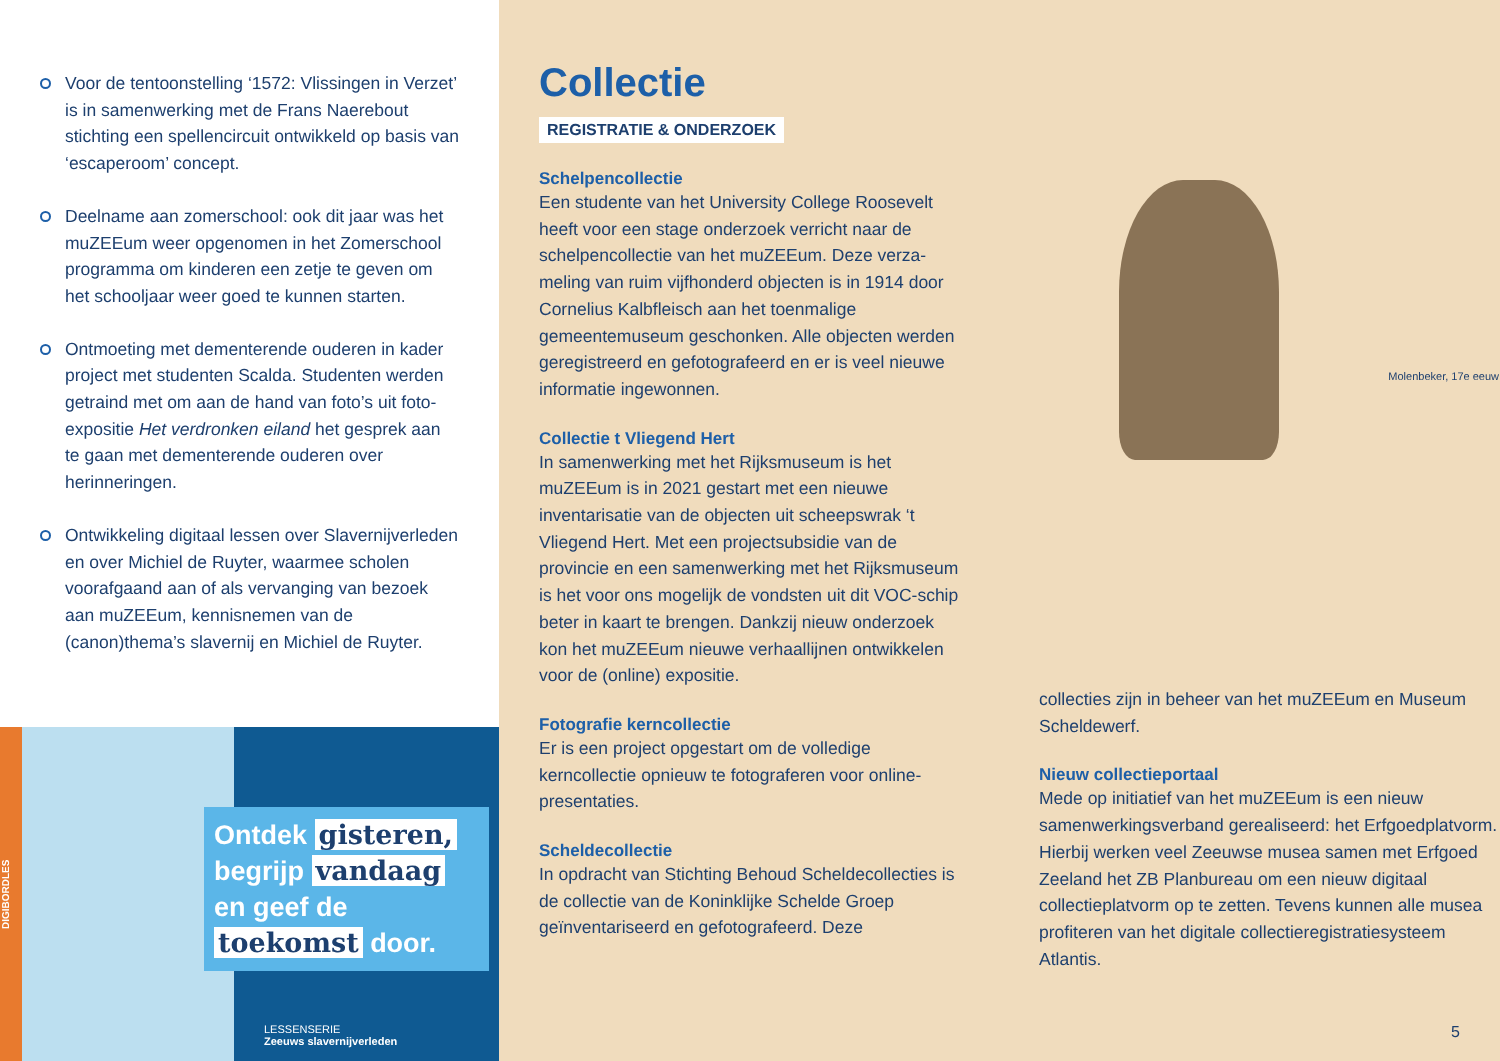Voor de tentoonstelling ‘1572: Vlissingen in Verzet’ is in samenwerking met de Frans Naerebout stichting een spellencircuit ontwik­keld op basis van ‘escaperoom’ concept.
Deelname aan zomerschool: ook dit jaar was het muZEEum weer opgenomen in het Zomer­school programma om kinderen een zetje te geven om het schooljaar weer goed te kunnen starten.
Ontmoeting met dementerende ouderen in kader project met studenten Scalda. Studenten werden getraind met om aan de hand van foto’s uit foto-expositie Het verdronken eiland het gesprek aan te gaan met dementerende ouderen over herinneringen.
Ontwikkeling digitaal lessen over Slavernij­verleden en over Michiel de Ruyter, waarmee scholen voorafgaand aan of als vervanging van bezoek aan muZEEum, kennisnemen van de (canon)thema’s slavernij en Michiel de Ruyter.
DIGIBORDLES
Ontdek gisteren,
begrijp vandaag
en geef de
toekomst door.
LESSENSERIE
Zeeuws slavernijverleden
Collectie
REGISTRATIE & ONDERZOEK
Schelpencollectie
Een studente van het University College Roosevelt heeft voor een stage onderzoek verricht naar de schelpencollectie van het muZEEum. Deze verza­meling van ruim vijfhonderd objecten is in 1914 door Cornelius Kalbfleisch aan het toenmalige gemeentemuseum geschonken. Alle objecten werden geregistreerd en gefotografeerd en er is veel nieuwe informatie ingewonnen.
Collectie t Vliegend Hert
In samenwerking met het Rijksmuseum is het muZEEum is in 2021 gestart met een nieuwe inventarisatie van de objecten uit scheepswrak ‘t Vliegend Hert. Met een projectsubsidie van de provincie en een samenwerking met het Rijks­museum is het voor ons mogelijk de vondsten uit dit VOC-schip beter in kaart te brengen. Dankzij nieuw onderzoek kon het muZEEum nieuwe verhaallijnen ontwikkelen voor de (online) expositie.
Fotografie kerncollectie
Er is een project opgestart om de volledige kerncollectie opnieuw te fotograferen voor online-presentaties.
Scheldecollectie
In opdracht van Stichting Behoud Scheldecollecties is de collectie van de Koninklijke Schelde Groep geïnventariseerd en gefotografeerd. Deze
Molenbeker, 17e eeuw
collecties zijn in beheer van het muZEEum en Museum Scheldewerf.
Nieuw collectieportaal
Mede op initiatief van het muZEEum is een nieuw samenwerkingsverband gerealiseerd: het Erfgoedplatvorm. Hierbij werken veel Zeeuwse musea samen met Erfgoed Zeeland het ZB Planbureau om een nieuw digitaal collectie­platvorm op te zetten. Tevens kunnen alle musea profiteren van het digitale collectieregistratie­systeem Atlantis.
5